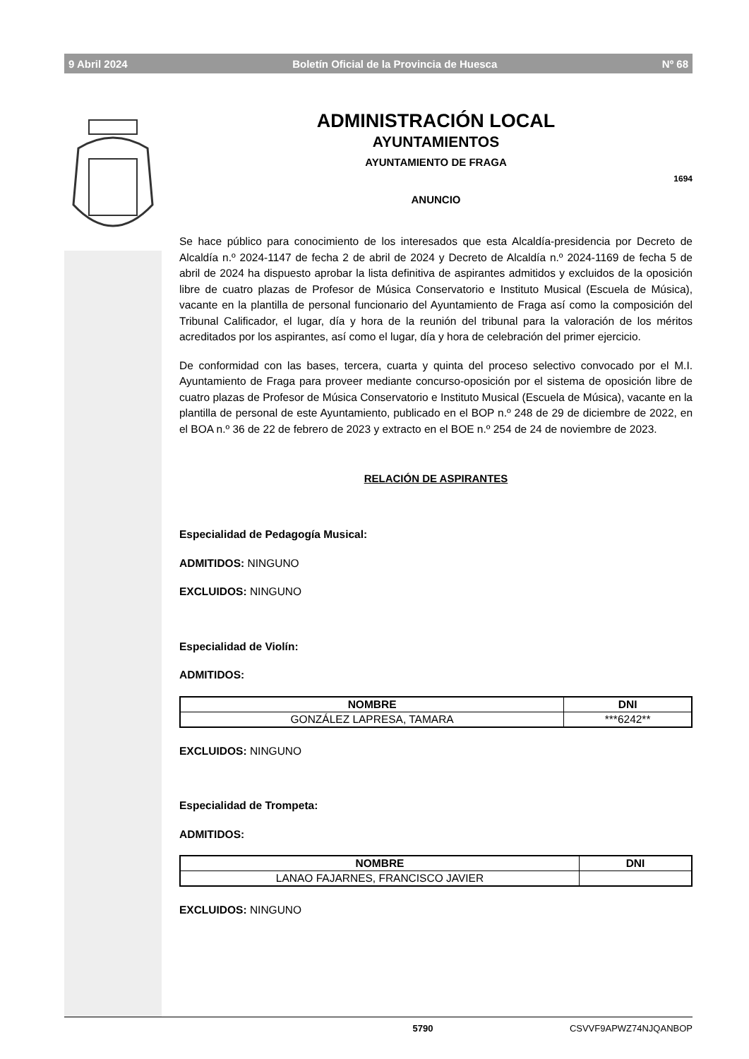9 Abril 2024 Boletín Oficial de la Provincia de Huesca Nº 68
ADMINISTRACIÓN LOCAL
AYUNTAMIENTOS
AYUNTAMIENTO DE FRAGA
1694
ANUNCIO
Se hace público para conocimiento de los interesados que esta Alcaldía-presidencia por Decreto de Alcaldía n.º 2024-1147 de fecha 2 de abril de 2024 y Decreto de Alcaldía n.º 2024-1169 de fecha 5 de abril de 2024 ha dispuesto aprobar la lista definitiva de aspirantes admitidos y excluidos de la oposición libre de cuatro plazas de Profesor de Música Conservatorio e Instituto Musical (Escuela de Música), vacante en la plantilla de personal funcionario del Ayuntamiento de Fraga así como la composición del Tribunal Calificador, el lugar, día y hora de la reunión del tribunal para la valoración de los méritos acreditados por los aspirantes, así como el lugar, día y hora de celebración del primer ejercicio.
De conformidad con las bases, tercera, cuarta y quinta del proceso selectivo convocado por el M.I. Ayuntamiento de Fraga para proveer mediante concurso-oposición por el sistema de oposición libre de cuatro plazas de Profesor de Música Conservatorio e Instituto Musical (Escuela de Música), vacante en la plantilla de personal de este Ayuntamiento, publicado en el BOP n.º 248 de 29 de diciembre de 2022, en el BOA n.º 36 de 22 de febrero de 2023 y extracto en el BOE n.º 254 de 24 de noviembre de 2023.
RELACIÓN DE ASPIRANTES
Especialidad de Pedagogía Musical:
ADMITIDOS: NINGUNO
EXCLUIDOS: NINGUNO
Especialidad de Violín:
ADMITIDOS:
| NOMBRE | DNI |
| --- | --- |
| GONZÁLEZ LAPRESA, TAMARA | ***6242** |
EXCLUIDOS: NINGUNO
Especialidad de Trompeta:
ADMITIDOS:
| NOMBRE | DNI |
| --- | --- |
| LANAO FAJARNES, FRANCISCO JAVIER | |
EXCLUIDOS: NINGUNO
5790 CSVVF9APWZ74NJQANBOP